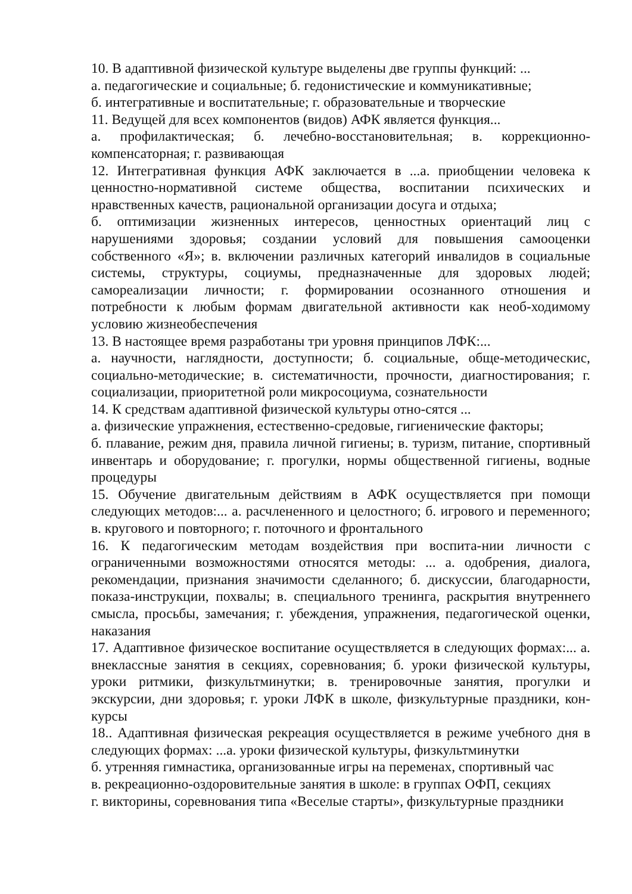10. В адаптивной физической культуре выделены две группы функций: ...
а. педагогические и социальные; б. гедонистические и коммуникативные;
б. интегративные и воспитательные; г. образовательные и творческие
11. Ведущей для всех компонентов (видов) АФК является функция...
а. профилактическая; б. лечебно-восстановительная; в. коррекционно-компенсаторная; г. развивающая
12. Интегративная функция АФК заключается в ...а. приобщении человека к ценностно-нормативной системе общества, воспитании психических и нравственных качеств, рациональной организации досуга и отдыха;
б. оптимизации жизненных интересов, ценностных ориентаций лиц с нарушениями здоровья; создании условий для повышения самооценки собственного «Я»; в. включении различных категорий инвалидов в социальные системы, структуры, социумы, предназначенные для здоровых людей; самореализации личности; г. формировании осознанного отношения и потребности к любым формам двигательной активности как необ-ходимому условию жизнеобеспечения
13. В настоящее время разработаны три уровня принципов ЛФК:...
а. научности, наглядности, доступности; б. социальные, обще-методическис, социально-методические; в. систематичности, прочности, диагностирования; г. социализации, приоритетной роли микросоциума, сознательности
14. К средствам адаптивной физической культуры отно-сятся ...
а. физические упражнения, естественно-средовые, гигиенические факторы;
б. плавание, режим дня, правила личной гигиены; в. туризм, питание, спортивный инвентарь и оборудование; г. прогулки, нормы общественной гигиены, водные процедуры
15. Обучение двигательным действиям в АФК осуществляется при помощи следующих методов:... а. расчлененного и целостного; б. игрового и переменного; в. кругового и повторного; г. поточного и фронтального
16. К педагогическим методам воздействия при воспита-нии личности с ограниченными возможностями относятся методы: ... а. одобрения, диалога, рекомендации, признания значимости сделанного; б. дискуссии, благодарности, показа-инструкции, похвалы; в. специального тренинга, раскрытия внутреннего смысла, просьбы, замечания; г. убеждения, упражнения, педагогической оценки, наказания
17. Адаптивное физическое воспитание осуществляется в следующих формах:... а. внеклассные занятия в секциях, соревнования; б. уроки физической культуры, уроки ритмики, физкультминутки; в. тренировочные занятия, прогулки и экскурсии, дни здоровья; г. уроки ЛФК в школе, физкультурные праздники, кон-курсы
18.. Адаптивная физическая рекреация осуществляется в режиме учебного дня в следующих формах: ...а. уроки физической культуры, физкультминутки
б. утренняя гимнастика, организованные игры на переменах, спортивный час
в. рекреационно-оздоровительные занятия в школе: в группах ОФП, секциях
г. викторины, соревнования типа «Веселые старты», физкультурные праздники